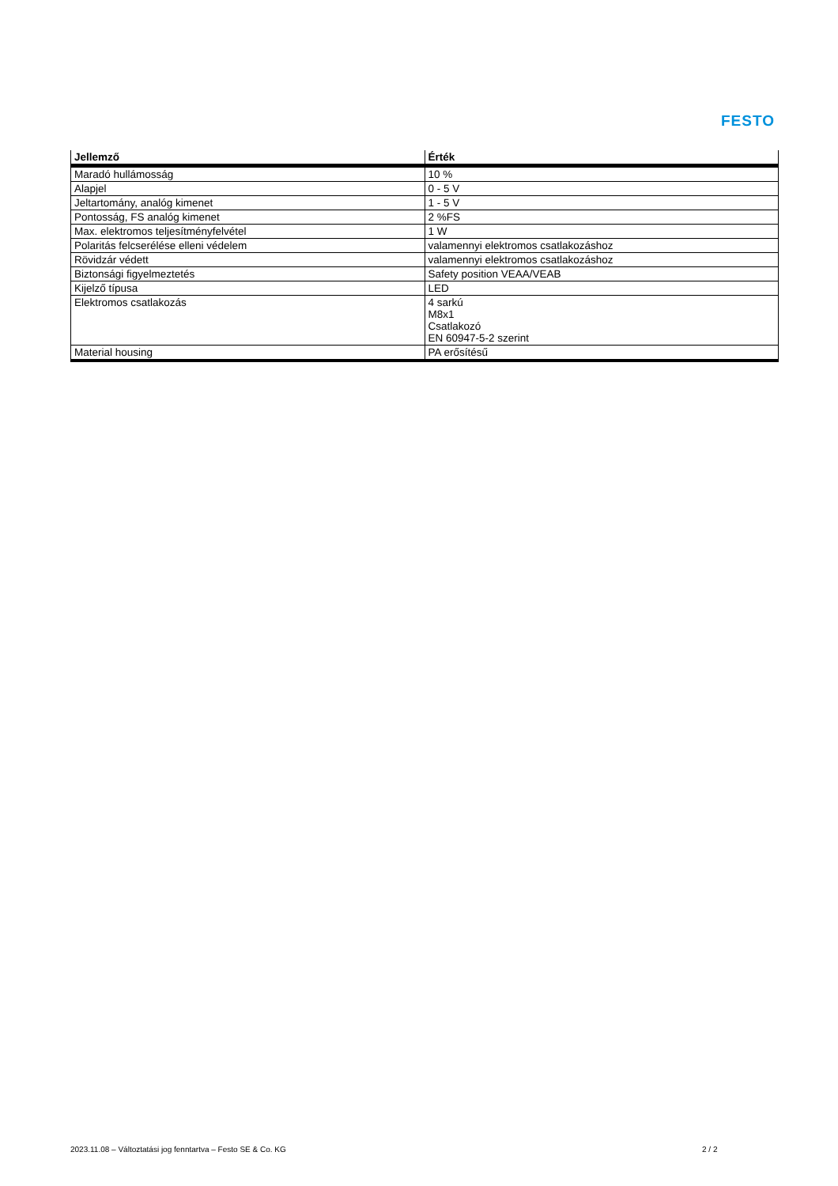FESTO
| Jellemző | Érték |
| --- | --- |
| Maradó hullámosság | 10 % |
| Alapjel | 0 - 5 V |
| Jeltartomány, analóg kimenet | 1 - 5 V |
| Pontosság, FS analóg kimenet | 2 %FS |
| Max. elektromos teljesítményfelvétel | 1 W |
| Polaritás felcserélése elleni védelem | valamennyi elektromos csatlakozáshoz |
| Rövidzár védett | valamennyi elektromos csatlakozáshoz |
| Biztonsági figyelmeztetés | Safety position VEAA/VEAB |
| Kijelző típusa | LED |
| Elektromos csatlakozás | 4 sarkú M8x1 Csatlakozó EN 60947-5-2 szerint |
| Material housing | PA erősítésű |
2023.11.08 – Változtatási jog fenntartva – Festo SE & Co. KG
2 / 2